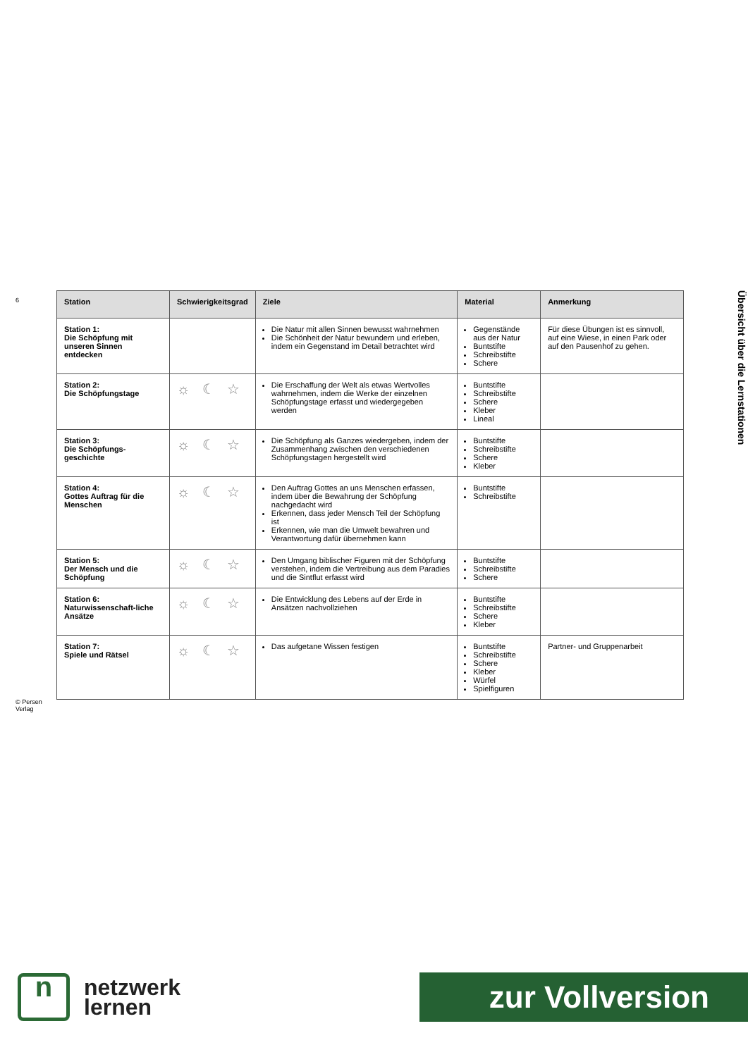6
© Persen Verlag
| Station | Schwierigkeitsgrad | Ziele | Material | Anmerkung |
| --- | --- | --- | --- | --- |
| Station 1: Die Schöpfung mit unseren Sinnen entdecken | | Die Natur mit allen Sinnen bewusst wahrnehmen Die Schönheit der Natur bewundern und erleben, indem ein Gegenstand im Detail betrachtet wird | Gegenstände aus der Natur Buntstifte Schreibstifte Schere | Für diese Übungen ist es sinnvoll, auf eine Wiese, in einen Park oder auf den Pausenhof zu gehen. |
| Station 2: Die Schöpfungstage | ☼ ☾ ☆ | Die Erschaffung der Welt als etwas Wertvolles wahrnehmen, indem die Werke der einzelnen Schöpfungstage erfasst und wiedergegeben werden | Buntstifte Schreibstifte Schere Kleber Lineal | |
| Station 3: Die Schöpfungs-geschichte | ☼ ☾ ☆ | Die Schöpfung als Ganzes wiedergeben, indem der Zusammenhang zwischen den verschiedenen Schöpfungstagen hergestellt wird | Buntstifte Schreibstifte Schere Kleber | |
| Station 4: Gottes Auftrag für die Menschen | ☼ ☾ ☆ | Den Auftrag Gottes an uns Menschen erfassen, indem über die Bewahrung der Schöpfung nachgedacht wird Erkennen, dass jeder Mensch Teil der Schöpfung ist Erkennen, wie man die Umwelt bewahren und Verantwortung dafür übernehmen kann | Buntstifte Schreibstifte | |
| Station 5: Der Mensch und die Schöpfung | ☼ ☾ ☆ | Den Umgang biblischer Figuren mit der Schöpfung verstehen, indem die Vertreibung aus dem Paradies und die Sintflut erfasst wird | Buntstifte Schreibstifte Schere | |
| Station 6: Naturwissenschaft-liche Ansätze | ☼ ☾ ☆ | Die Entwicklung des Lebens auf der Erde in Ansätzen nachvollziehen | Buntstifte Schreibstifte Schere Kleber | |
| Station 7: Spiele und Rätsel | ☼ ☾ ☆ | Das aufgetane Wissen festigen | Buntstifte Schreibstifte Schere Kleber Würfel Spielfiguren | Partner- und Gruppenarbeit |
Übersicht über die Lernstationen
n
netzwerk
lernen
zur Vollversion